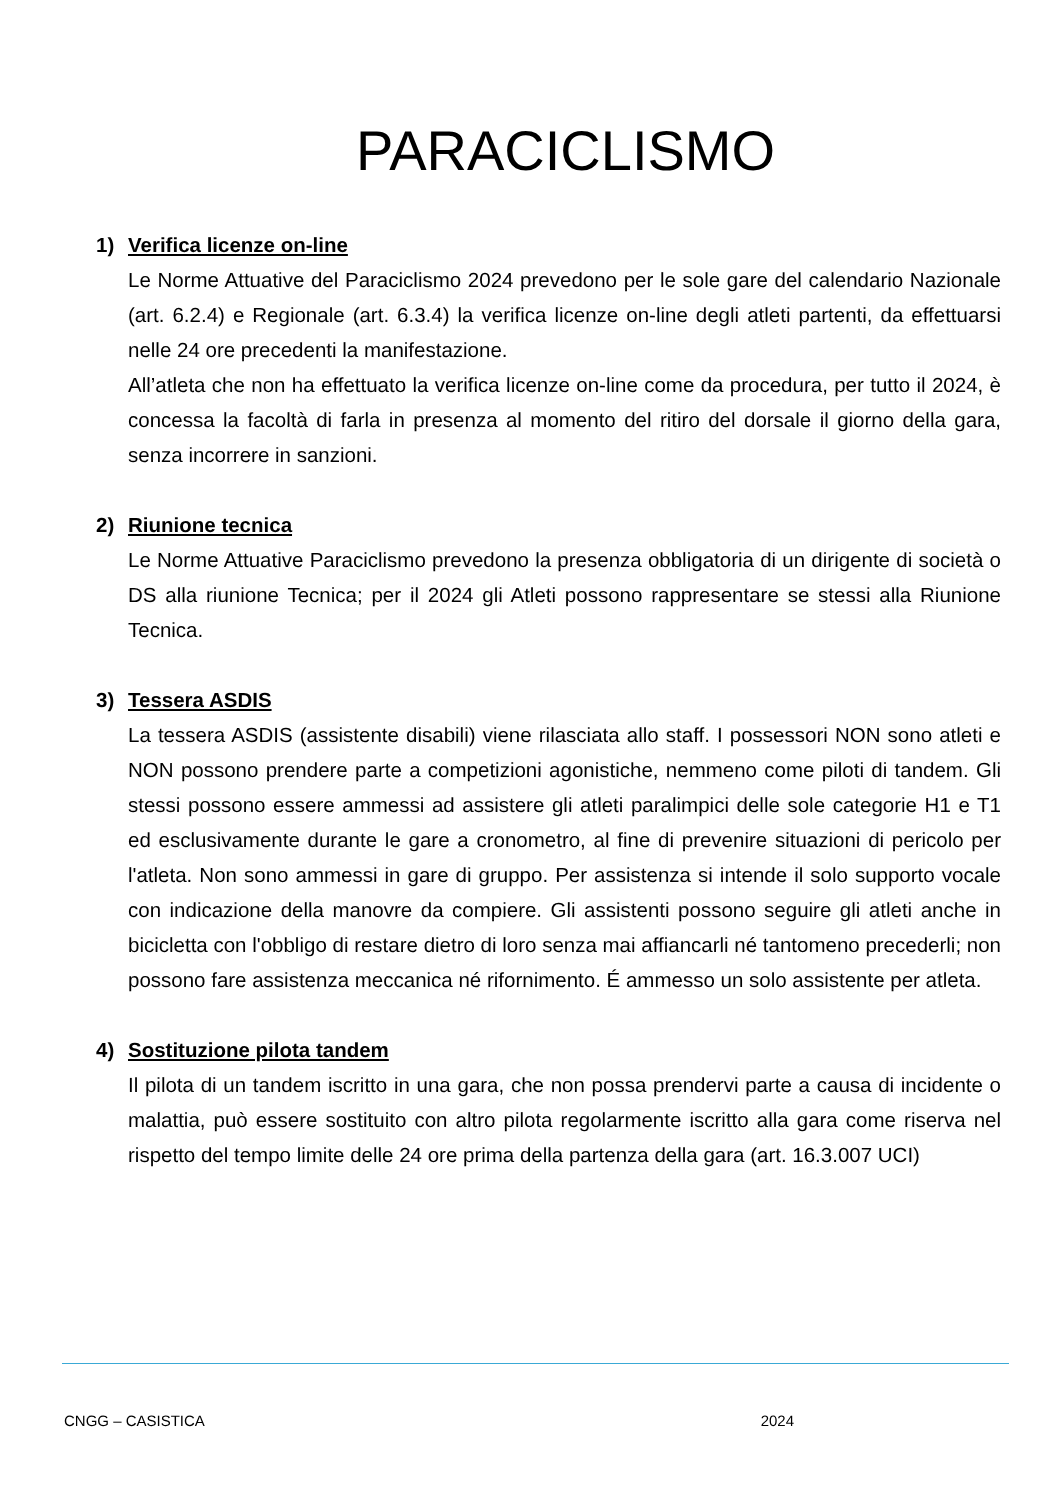PARACICLISMO
1) Verifica licenze on-line
Le Norme Attuative del Paraciclismo 2024 prevedono per le sole gare del calendario Nazionale (art. 6.2.4) e Regionale (art. 6.3.4) la verifica licenze on-line degli atleti partenti, da effettuarsi nelle 24 ore precedenti la manifestazione.
All’atleta che non ha effettuato la verifica licenze on-line come da procedura, per tutto il 2024, è concessa la facoltà di farla in presenza al momento del ritiro del dorsale il giorno della gara, senza incorrere in sanzioni.
2) Riunione tecnica
Le Norme Attuative Paraciclismo prevedono la presenza obbligatoria di un dirigente di società o DS alla riunione Tecnica; per il 2024 gli Atleti possono rappresentare se stessi alla Riunione Tecnica.
3) Tessera ASDIS
La tessera ASDIS (assistente disabili) viene rilasciata allo staff. I possessori NON sono atleti e NON possono prendere parte a competizioni agonistiche, nemmeno come piloti di tandem. Gli stessi possono essere ammessi ad assistere gli atleti paralimpici delle sole categorie H1 e T1 ed esclusivamente durante le gare a cronometro, al fine di prevenire situazioni di pericolo per l'atleta. Non sono ammessi in gare di gruppo. Per assistenza si intende il solo supporto vocale con indicazione della manovre da compiere. Gli assistenti possono seguire gli atleti anche in bicicletta con l'obbligo di restare dietro di loro senza mai affiancarli né tantomeno precederli; non possono fare assistenza meccanica né rifornimento. É ammesso un solo assistente per atleta.
4) Sostituzione pilota tandem
Il pilota di un tandem iscritto in una gara, che non possa prendervi parte a causa di incidente o malattia, può essere sostituito con altro pilota regolarmente iscritto alla gara come riserva nel rispetto del tempo limite delle 24 ore prima della partenza della gara (art. 16.3.007 UCI)
CNGG – CASISTICA 2024